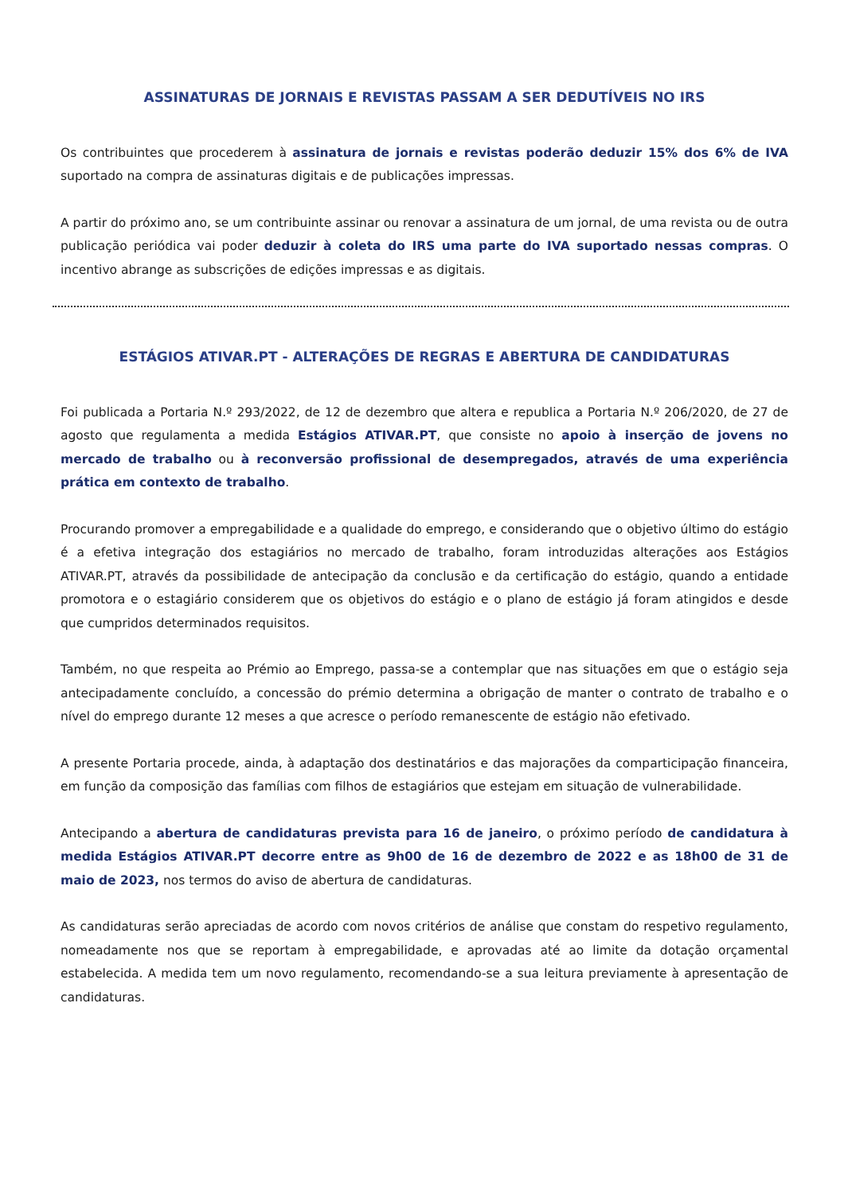ASSINATURAS DE JORNAIS E REVISTAS PASSAM A SER DEDUTÍVEIS NO IRS
Os contribuintes que procederem à assinatura de jornais e revistas poderão deduzir 15% dos 6% de IVA suportado na compra de assinaturas digitais e de publicações impressas.
A partir do próximo ano, se um contribuinte assinar ou renovar a assinatura de um jornal, de uma revista ou de outra publicação periódica vai poder deduzir à coleta do IRS uma parte do IVA suportado nessas compras. O incentivo abrange as subscrições de edições impressas e as digitais.
ESTÁGIOS ATIVAR.PT - ALTERAÇÕES DE REGRAS E ABERTURA DE CANDIDATURAS
Foi publicada a Portaria N.º 293/2022, de 12 de dezembro que altera e republica a Portaria N.º 206/2020, de 27 de agosto que regulamenta a medida Estágios ATIVAR.PT, que consiste no apoio à inserção de jovens no mercado de trabalho ou à reconversão profissional de desempregados, através de uma experiência prática em contexto de trabalho.
Procurando promover a empregabilidade e a qualidade do emprego, e considerando que o objetivo último do estágio é a efetiva integração dos estagiários no mercado de trabalho, foram introduzidas alterações aos Estágios ATIVAR.PT, através da possibilidade de antecipação da conclusão e da certificação do estágio, quando a entidade promotora e o estagiário considerem que os objetivos do estágio e o plano de estágio já foram atingidos e desde que cumpridos determinados requisitos.
Também, no que respeita ao Prémio ao Emprego, passa-se a contemplar que nas situações em que o estágio seja antecipadamente concluído, a concessão do prémio determina a obrigação de manter o contrato de trabalho e o nível do emprego durante 12 meses a que acresce o período remanescente de estágio não efetivado.
A presente Portaria procede, ainda, à adaptação dos destinatários e das majorações da comparticipação financeira, em função da composição das famílias com filhos de estagiários que estejam em situação de vulnerabilidade.
Antecipando a abertura de candidaturas prevista para 16 de janeiro, o próximo período de candidatura à medida Estágios ATIVAR.PT decorre entre as 9h00 de 16 de dezembro de 2022 e as 18h00 de 31 de maio de 2023, nos termos do aviso de abertura de candidaturas.
As candidaturas serão apreciadas de acordo com novos critérios de análise que constam do respetivo regulamento, nomeadamente nos que se reportam à empregabilidade, e aprovadas até ao limite da dotação orçamental estabelecida. A medida tem um novo regulamento, recomendando-se a sua leitura previamente à apresentação de candidaturas.